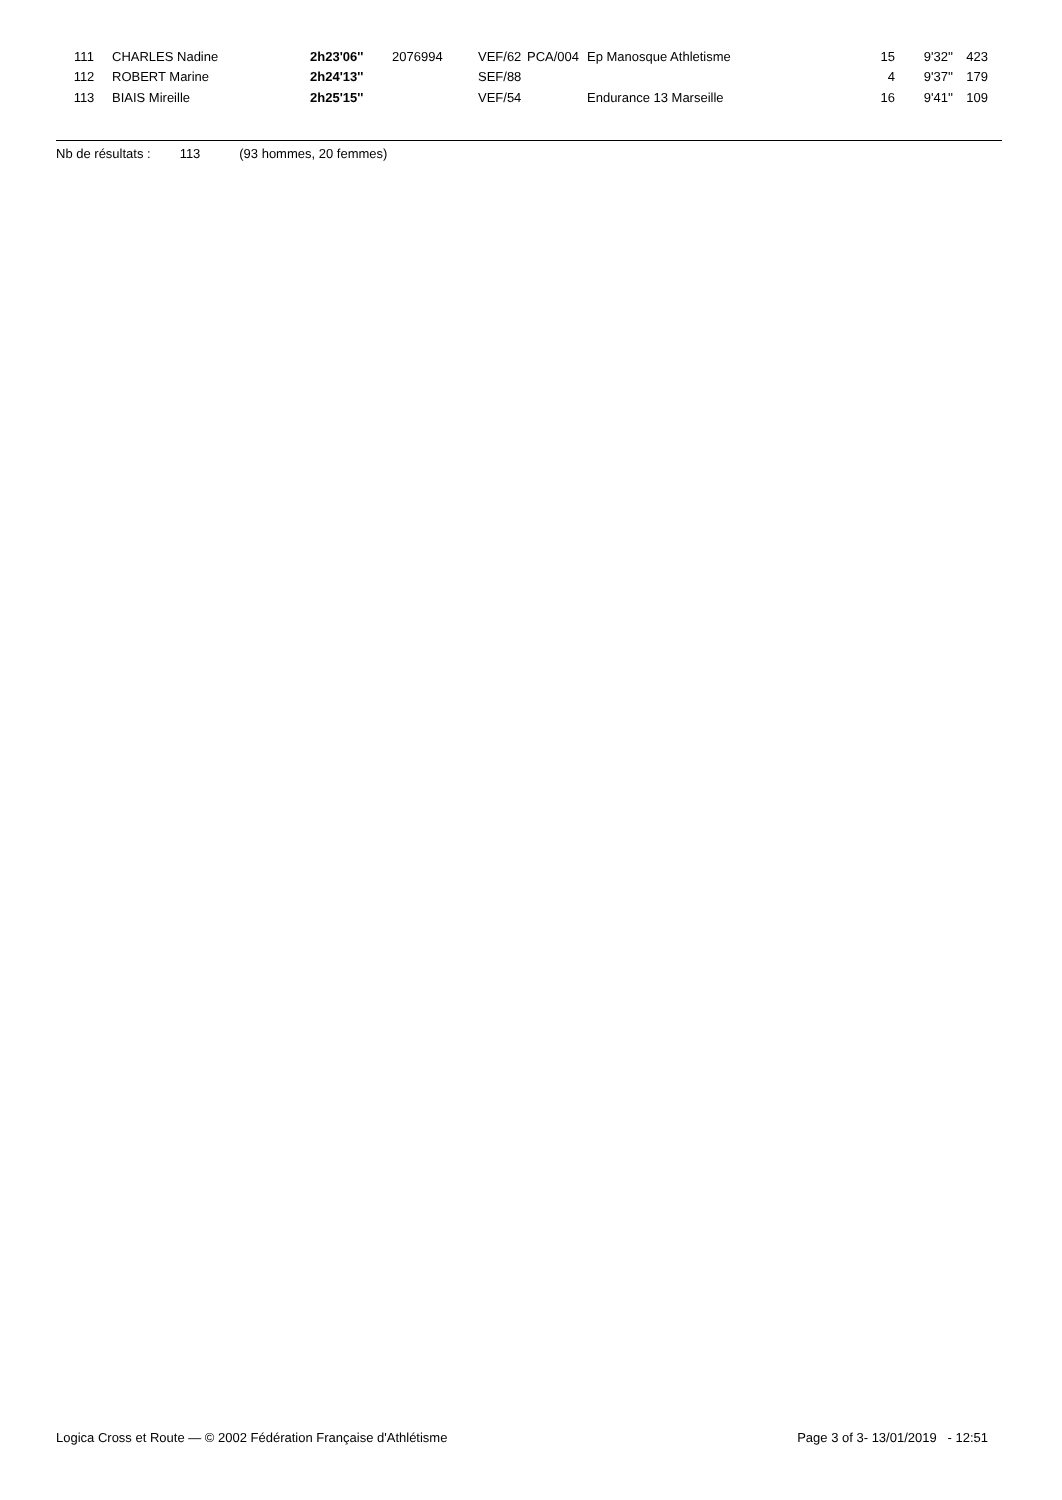| 111 | CHARLES Nadine | 2h23'06'' | 2076994 | VEF/62 | PCA/004 | Ep Manosque Athletisme | 15 | 9'32'' | 423 |
| 112 | ROBERT Marine | 2h24'13'' | | SEF/88 | | | 4 | 9'37'' | 179 |
| 113 | BIAIS Mireille | 2h25'15'' | | VEF/54 | | Endurance 13 Marseille | 16 | 9'41'' | 109 |
Nb de résultats : 113 (93 hommes, 20 femmes)
Logica Cross et Route — © 2002 Fédération Française d'Athlétisme Page 3 of 3- 13/01/2019 - 12:51